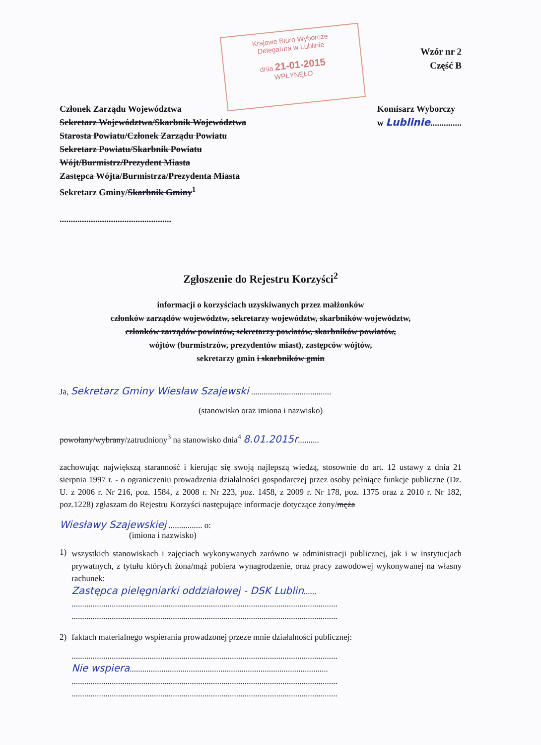Krajowe Biuro Wyborcze
Delegatura w Lublinie
dnia 21-01-2015
WPŁYNĘŁO
Wzór nr 2
Część B
Członek Zarządu Województwa
Sekretarz Województwa/Skarbnik Województwa
Starosta Powiatu/Członek Zarządu Powiatu
Sekretarz Powiatu/Skarbnik Powiatu
Wójt/Burmistrz/Prezydent Miasta
Zastępca Wójta/Burmistrza/Prezydenta Miasta
Sekretarz Gminy/Skarbnik Gminy<sup>1</sup>
..................................................
Komisarz Wyborczy
w Lublinie..............
Zgłoszenie do Rejestru Korzyści<sup>2</sup>
informacji o korzyściach uzyskiwanych przez małżonków
członków zarządów województw, sekretarzy województw, skarbników województw,
członków zarządów powiatów, sekretarzy powiatów, skarbników powiatów,
wójtów (burmistrzów, prezydentów miast), zastępców wójtów,
sekretarzy gmin i skarbników gmin
Ja, Sekretarz Gminy Wiesław Szajewski ......................................
(stanowisko oraz imiona i nazwisko)
powołany/wybrany/zatrudniony<sup>3</sup> na stanowisko dnia<sup>4</sup> 8.01.2015r..........
zachowując największą staranność i kierując się swoją najlepszą wiedzą, stosownie do art. 12 ustawy z dnia 21 sierpnia 1997 r. - o ograniczeniu prowadzenia działalności gospodarczej przez osoby pełniące funkcje publiczne (Dz. U. z 2006 r. Nr 216, poz. 1584, z 2008 r. Nr 223, poz. 1458, z 2009 r. Nr 178, poz. 1375 oraz z 2010 r. Nr 182, poz.1228) zgłaszam do Rejestru Korzyści następujące informacje dotyczące żony/męża
Wiesławy Szajewskiej ................ o:
(imiona i nazwisko)
1)
wszystkich stanowiskach i zajęciach wykonywanych zarówno w administracji publicznej, jak i w instytucjach prywatnych, z tytułu których żona/mąż pobiera wynagrodzenie, oraz pracy zawodowej wykonywanej na własny rachunek:
Zastępca pielęgniarki oddziałowej - DSK Lublin......
..............................................................................................................................
..............................................................................................................................
2) faktach materialnego wspierania prowadzonej przeze mnie działalności publicznej:
..............................................................................................................................
Nie wspiera..............................................................................................
..............................................................................................................................
..............................................................................................................................